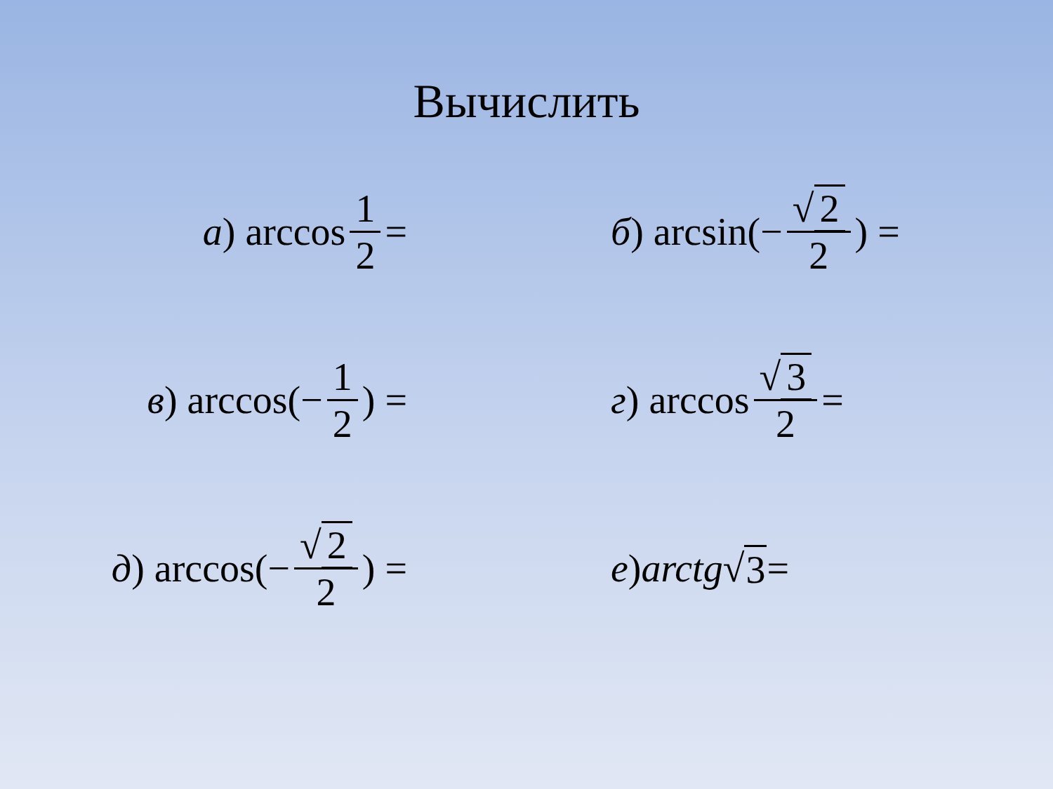Вычислить
а) arccos 1 2 =
б) arcsin(− √ 2 2) =
в) arccos(− 1 2) =
г) arccos √ 3 2 =
д) arccos(− √ 2 2) =
е) arctg √ 3 =